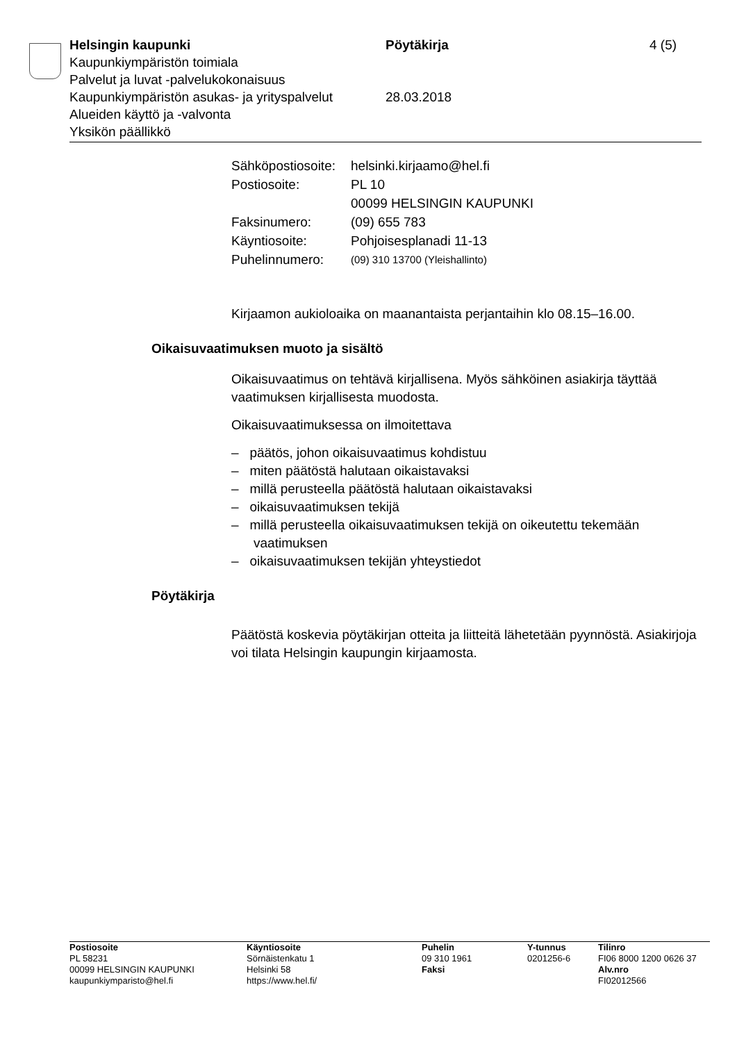Helsingin kaupunki Pöytäkirja 4 (5)
Kaupunkiympäristön toimiala
Palvelut ja luvat -palvelukokonaisuus
Kaupunkiympäristön asukas- ja yrityspalvelut
28.03.2018
Alueiden käyttö ja -valvonta
Yksikön päällikkö
| Sähköpostiosoite: | helsinki.kirjaamo@hel.fi |
| Postiosoite: | PL 10 00099 HELSINGIN KAUPUNKI |
| Faksinumero: | (09) 655 783 |
| Käyntiosoite: | Pohjoisesplanadi 11-13 |
| Puhelinnumero: | (09) 310 13700 (Yleishallinto) |
Kirjaamon aukioloaika on maanantaista perjantaihin klo 08.15–16.00.
Oikaisuvaatimuksen muoto ja sisältö
Oikaisuvaatimus on tehtävä kirjallisena. Myös sähköinen asiakirja täyttää vaatimuksen kirjallisesta muodosta.
Oikaisuvaatimuksessa on ilmoitettava
– päätös, johon oikaisuvaatimus kohdistuu
– miten päätöstä halutaan oikaistavaksi
– millä perusteella päätöstä halutaan oikaistavaksi
– oikaisuvaatimuksen tekijä
– millä perusteella oikaisuvaatimuksen tekijä on oikeutettu tekemään vaatimuksen
– oikaisuvaatimuksen tekijän yhteystiedot
Pöytäkirja
Päätöstä koskevia pöytäkirjan otteita ja liitteitä lähetetään pyynnöstä. Asiakirjoja voi tilata Helsingin kaupungin kirjaamosta.
| Postiosoite PL 58231 00099 HELSINGIN KAUPUNKI kaupunkiymparisto@hel.fi | Käyntiosoite Sörnäistenkatu 1 Helsinki 58 https://www.hel.fi/ | Puhelin 09 310 1961 Faksi | Y-tunnus 0201256-6 | Tilinro FI06 8000 1200 0626 37 Alv.nro FI02012566 |